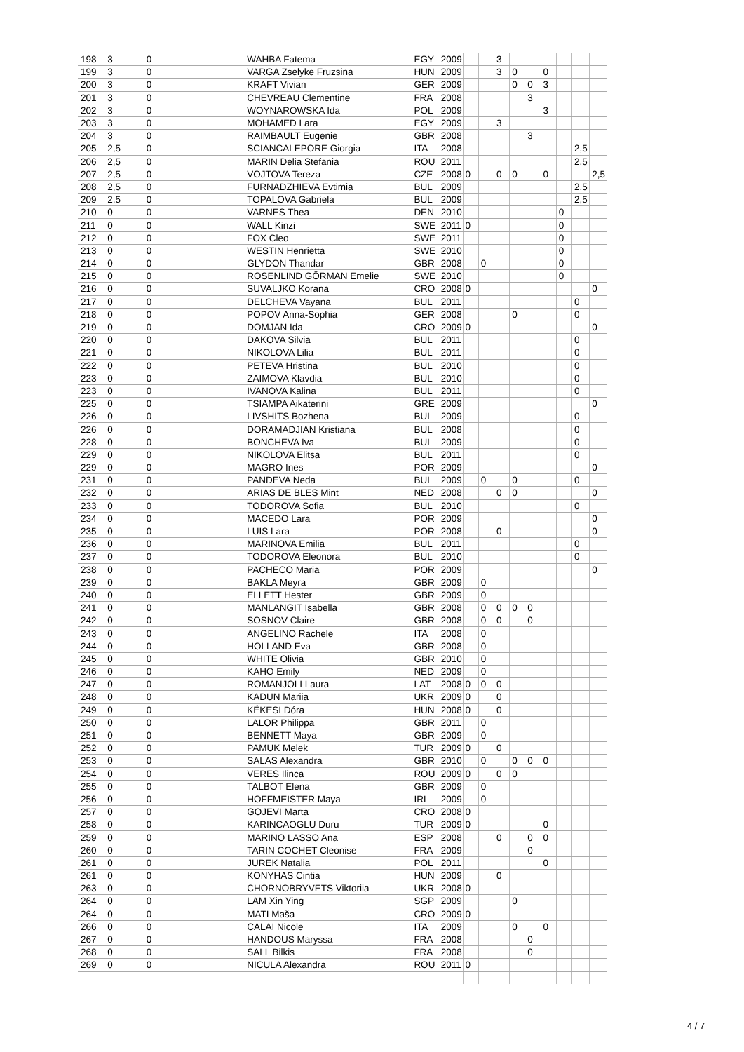| 198 | 3 | 0 | WAHBA Fatema | EGY | 2009 | | | 3 | | | | | | |
| 199 | 3 | 0 | VARGA Zselyke Fruzsina | HUN | 2009 | | | 3 | 0 | | 0 | | | |
| 200 | 3 | 0 | KRAFT Vivian | GER | 2009 | | | | 0 | 0 | 3 | | | |
| 201 | 3 | 0 | CHEVREAU Clementine | FRA | 2008 | | | | | 3 | | | | |
| 202 | 3 | 0 | WOYNAROWSKA Ida | POL | 2009 | | | | | | 3 | | | |
| 203 | 3 | 0 | MOHAMED Lara | EGY | 2009 | | | 3 | | | | | | |
| 204 | 3 | 0 | RAIMBAULT Eugenie | GBR | 2008 | | | | | 3 | | | | |
| 205 | 2,5 | 0 | SCIANCALEPORE Giorgia | ITA | 2008 | | | | | | | | 2,5 | |
| 206 | 2,5 | 0 | MARIN Delia Stefania | ROU | 2011 | | | | | | | | 2,5 | |
| 207 | 2,5 | 0 | VOJTOVA Tereza | CZE | 2008 | 0 | | 0 | 0 | | 0 | | | 2,5 |
| 208 | 2,5 | 0 | FURNADZHIEVA Evtimia | BUL | 2009 | | | | | | | | 2,5 | |
| 209 | 2,5 | 0 | TOPALOVA Gabriela | BUL | 2009 | | | | | | | | 2,5 | |
| 210 | 0 | 0 | VARNES Thea | DEN | 2010 | | | | | | | 0 | | |
| 211 | 0 | 0 | WALL Kinzi | SWE | 2011 | 0 | | | | | | 0 | | |
| 212 | 0 | 0 | FOX Cleo | SWE | 2011 | | | | | | | 0 | | |
| 213 | 0 | 0 | WESTIN Henrietta | SWE | 2010 | | | | | | | 0 | | |
| 214 | 0 | 0 | GLYDON Thandar | GBR | 2008 | | 0 | | | | | 0 | | |
| 215 | 0 | 0 | ROSENLIND GÖRMAN Emelie | SWE | 2010 | | | | | | | 0 | | |
| 216 | 0 | 0 | SUVALJKO Korana | CRO | 2008 | 0 | | | | | | | | 0 |
| 217 | 0 | 0 | DELCHEVA Vayana | BUL | 2011 | | | | | | | | 0 | |
| 218 | 0 | 0 | POPOV Anna-Sophia | GER | 2008 | | | | 0 | | | | 0 | |
| 219 | 0 | 0 | DOMJAN Ida | CRO | 2009 | 0 | | | | | | | | 0 |
| 220 | 0 | 0 | DAKOVA Silvia | BUL | 2011 | | | | | | | | 0 | |
| 221 | 0 | 0 | NIKOLOVA Lilia | BUL | 2011 | | | | | | | | 0 | |
| 222 | 0 | 0 | PETEVA Hristina | BUL | 2010 | | | | | | | | 0 | |
| 223 | 0 | 0 | ZAIMOVA Klavdia | BUL | 2010 | | | | | | | | 0 | |
| 223 | 0 | 0 | IVANOVA Kalina | BUL | 2011 | | | | | | | | 0 | |
| 225 | 0 | 0 | TSIAMPA Aikaterini | GRE | 2009 | | | | | | | | | 0 |
| 226 | 0 | 0 | LIVSHITS Bozhena | BUL | 2009 | | | | | | | | 0 | |
| 226 | 0 | 0 | DORAMADJIAN Kristiana | BUL | 2008 | | | | | | | | 0 | |
| 228 | 0 | 0 | BONCHEVA Iva | BUL | 2009 | | | | | | | | 0 | |
| 229 | 0 | 0 | NIKOLOVA Elitsa | BUL | 2011 | | | | | | | | 0 | |
| 229 | 0 | 0 | MAGRO Ines | POR | 2009 | | | | | | | | | 0 |
| 231 | 0 | 0 | PANDEVA Neda | BUL | 2009 | | 0 | | 0 | | | | 0 | |
| 232 | 0 | 0 | ARIAS DE BLES Mint | NED | 2008 | | | 0 | 0 | | | | | 0 |
| 233 | 0 | 0 | TODOROVA Sofia | BUL | 2010 | | | | | | | | 0 | |
| 234 | 0 | 0 | MACEDO Lara | POR | 2009 | | | | | | | | | 0 |
| 235 | 0 | 0 | LUIS Lara | POR | 2008 | | | 0 | | | | | | 0 |
| 236 | 0 | 0 | MARINOVA Emilia | BUL | 2011 | | | | | | | | 0 | |
| 237 | 0 | 0 | TODOROVA Eleonora | BUL | 2010 | | | | | | | | 0 | |
| 238 | 0 | 0 | PACHECO Maria | POR | 2009 | | | | | | | | | 0 |
| 239 | 0 | 0 | BAKLA Meyra | GBR | 2009 | | 0 | | | | | | | |
| 240 | 0 | 0 | ELLETT Hester | GBR | 2009 | | 0 | | | | | | | |
| 241 | 0 | 0 | MANLANGIT Isabella | GBR | 2008 | | 0 | 0 | 0 | 0 | | | | |
| 242 | 0 | 0 | SOSNOV Claire | GBR | 2008 | | 0 | 0 | | 0 | | | | |
| 243 | 0 | 0 | ANGELINO Rachele | ITA | 2008 | | 0 | | | | | | | |
| 244 | 0 | 0 | HOLLAND Eva | GBR | 2008 | | 0 | | | | | | | |
| 245 | 0 | 0 | WHITE Olivia | GBR | 2010 | | 0 | | | | | | | |
| 246 | 0 | 0 | KAHO Emily | NED | 2009 | | 0 | | | | | | | |
| 247 | 0 | 0 | ROMANJOLI Laura | LAT | 2008 | 0 | 0 | 0 | | | | | | |
| 248 | 0 | 0 | KADUN Mariia | UKR | 2009 | 0 | | 0 | | | | | | |
| 249 | 0 | 0 | KÉKESI Dóra | HUN | 2008 | 0 | | 0 | | | | | | |
| 250 | 0 | 0 | LALOR Philippa | GBR | 2011 | | 0 | | | | | | | |
| 251 | 0 | 0 | BENNETT Maya | GBR | 2009 | | 0 | | | | | | | |
| 252 | 0 | 0 | PAMUK Melek | TUR | 2009 | 0 | | 0 | | | | | | |
| 253 | 0 | 0 | SALAS Alexandra | GBR | 2010 | | 0 | | 0 | 0 | 0 | | | |
| 254 | 0 | 0 | VERES Ilinca | ROU | 2009 | 0 | | 0 | 0 | | | | | |
| 255 | 0 | 0 | TALBOT Elena | GBR | 2009 | | 0 | | | | | | | |
| 256 | 0 | 0 | HOFFMEISTER Maya | IRL | 2009 | | 0 | | | | | | | |
| 257 | 0 | 0 | GOJEVI Marta | CRO | 2008 | 0 | | | | | | | | |
| 258 | 0 | 0 | KARINCAOGLU Duru | TUR | 2009 | 0 | | | | | 0 | | | |
| 259 | 0 | 0 | MARINO LASSO Ana | ESP | 2008 | | | 0 | | 0 | 0 | | | |
| 260 | 0 | 0 | TARIN COCHET Cleonise | FRA | 2009 | | | | | 0 | | | | |
| 261 | 0 | 0 | JUREK Natalia | POL | 2011 | | | | | | 0 | | | |
| 261 | 0 | 0 | KONYHAS Cintia | HUN | 2009 | | | 0 | | | | | | |
| 263 | 0 | 0 | CHORNOBRYVETS Viktoriia | UKR | 2008 | 0 | | | | | | | | |
| 264 | 0 | 0 | LAM Xin Ying | SGP | 2009 | | | | 0 | | | | | |
| 264 | 0 | 0 | MATI Maša | CRO | 2009 | 0 | | | | | | | | |
| 266 | 0 | 0 | CALAI Nicole | ITA | 2009 | | | | 0 | | 0 | | | |
| 267 | 0 | 0 | HANDOUS Maryssa | FRA | 2008 | | | | | 0 | | | | |
| 268 | 0 | 0 | SALL Bilkis | FRA | 2008 | | | | | 0 | | | | |
| 269 | 0 | 0 | NICULA Alexandra | ROU | 2011 | 0 | | | | | | | | |
4 / 7